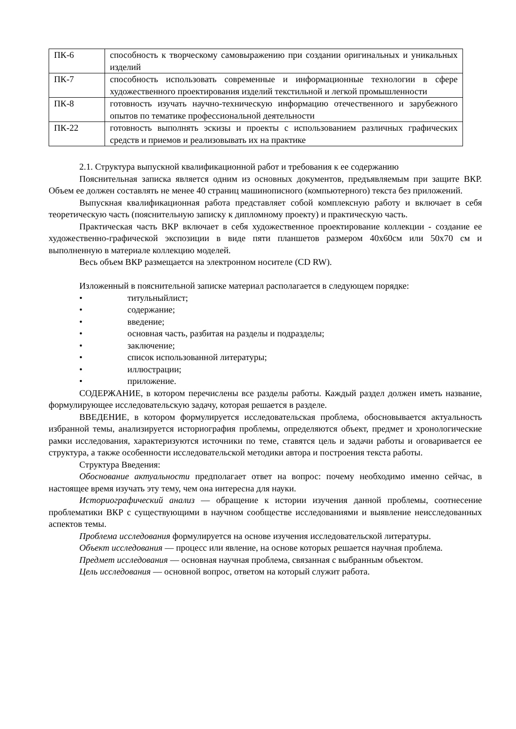| ПК-6 | способность к творческому самовыражению при создании оригинальных и уникальных изделий |
| ПК-7 | способность использовать современные и информационные технологии в сфере художественного проектирования изделий текстильной и легкой промышленности |
| ПК-8 | готовность изучать научно-техническую информацию отечественного и зарубежного опытов по тематике профессиональной деятельности |
| ПК-22 | готовность выполнять эскизы и проекты с использованием различных графических средств и приемов и реализовывать их на практике |
2.1. Структура выпускной квалификационной работ и требования к ее содержанию
Пояснительная записка является одним из основных документов, предъявляемым при защите ВКР. Объем ее должен составлять не менее 40 страниц машинописного (компьютерного) текста без приложений.
Выпускная квалификационная работа представляет собой комплексную работу и включает в себя теоретическую часть (пояснительную записку к дипломному проекту) и практическую часть.
Практическая часть ВКР включает в себя художественное проектирование коллекции - создание ее художественно-графической экспозиции в виде пяти планшетов размером 40х60см или 50х70 см и выполненную в материале коллекцию моделей.
Весь объем ВКР размещается на электронном носителе (CD RW).
Изложенный в пояснительной записке материал располагается в следующем порядке:
• титульныйлист;
• содержание;
• введение;
• основная часть, разбитая на разделы и подразделы;
• заключение;
• список использованной литературы;
• иллюстрации;
• приложение.
СОДЕРЖАНИЕ, в котором перечислены все разделы работы. Каждый раздел должен иметь название, формулирующее исследовательскую задачу, которая решается в разделе.
ВВЕДЕНИЕ, в котором формулируется исследовательская проблема, обосновывается актуальность избранной темы, анализируется историография проблемы, определяются объект, предмет и хронологические рамки исследования, характеризуются источники по теме, ставятся цель и задачи работы и оговаривается ее структура, а также особенности исследовательской методики автора и построения текста работы.
Структура Введения:
Обоснование актуальности предполагает ответ на вопрос: почему необходимо именно сейчас, в настоящее время изучать эту тему, чем она интересна для науки.
Историографический анализ — обращение к истории изучения данной проблемы, соотнесение проблематики ВКР с существующими в научном сообществе исследованиями и выявление неисследованных аспектов темы.
Проблема исследования формулируется на основе изучения исследовательской литературы.
Объект исследования — процесс или явление, на основе которых решается научная проблема.
Предмет исследования — основная научная проблема, связанная с выбранным объектом.
Цель исследования — основной вопрос, ответом на который служит работа.